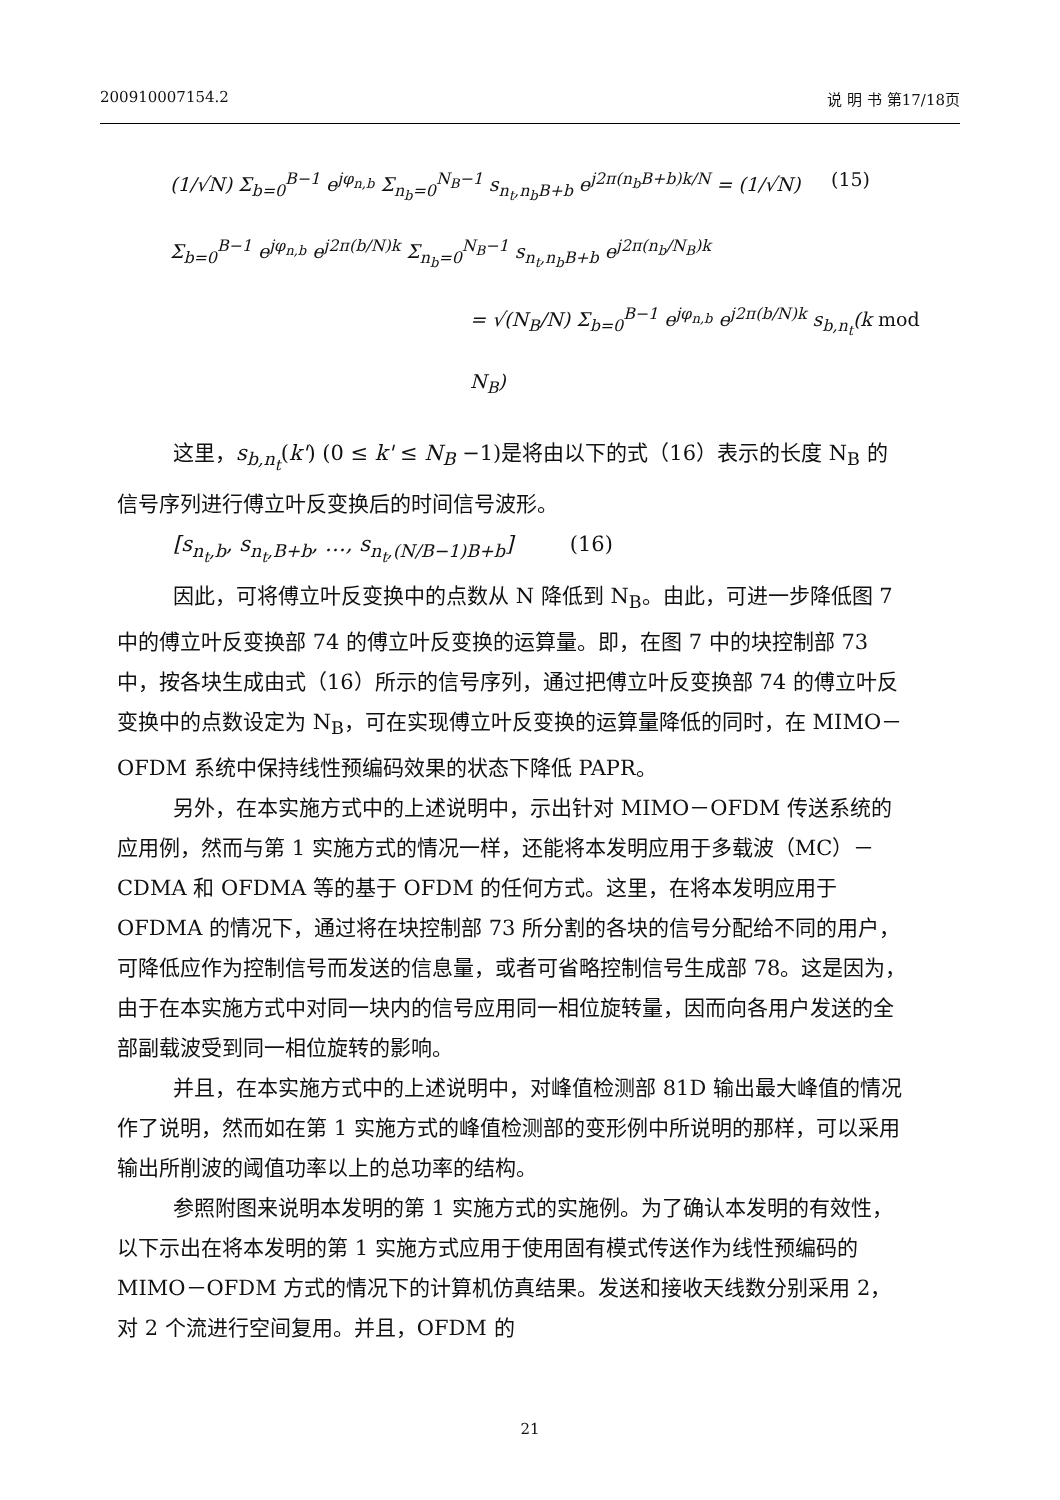200910007154.2 说 明 书 第17/18页
(1/√N) Σ<sub>b=0</sub><sup>B−1</sup> e<sup>jφ<sub>n,b</sub></sup> Σ<sub>n<sub>b</sub>=0</sub><sup>N<sub>B</sub>−1</sup> s<sub>n<sub>t</sub>,n<sub>b</sub>B+b</sub> e<sup>j2π(n<sub>b</sub>B+b)k/N</sup> = (1/√N) Σ<sub>b=0</sub><sup>B−1</sup> e<sup>jφ<sub>n,b</sub></sup> e<sup>j2π(b/N)k</sup> Σ<sub>n<sub>b</sub>=0</sub><sup>N<sub>B</sub>−1</sup> s<sub>n<sub>t</sub>,n<sub>b</sub>B+b</sub> e<sup>j2π(n<sub>b</sub>/N<sub>B</sub>)k</sup> (15)
= √(N<sub>B</sub>/N) Σ<sub>b=0</sub><sup>B−1</sup> e<sup>jφ<sub>n,b</sub></sup> e<sup>j2π(b/N)k</sup> s<sub>b,n<sub>t</sub></sub>(k mod N<sub>B</sub>)
这里，s<sub>b,n<sub>t</sub></sub>(k') (0 ≤ k' ≤ N<sub>B</sub> −1)是将由以下的式（16）表示的长度 N<sub>B</sub> 的信号序列进行傅立叶反变换后的时间信号波形。
[s<sub>n<sub>t</sub>,b</sub>, s<sub>n<sub>t</sub>,B+b</sub>, …, s<sub>n<sub>t</sub>,(N/B−1)B+b</sub>] (16)
因此，可将傅立叶反变换中的点数从 N 降低到 N<sub>B</sub>。由此，可进一步降低图 7 中的傅立叶反变换部 74 的傅立叶反变换的运算量。即，在图 7 中的块控制部 73 中，按各块生成由式（16）所示的信号序列，通过把傅立叶反变换部 74 的傅立叶反变换中的点数设定为 N<sub>B</sub>，可在实现傅立叶反变换的运算量降低的同时，在 MIMO－OFDM 系统中保持线性预编码效果的状态下降低 PAPR。
另外，在本实施方式中的上述说明中，示出针对 MIMO－OFDM 传送系统的应用例，然而与第 1 实施方式的情况一样，还能将本发明应用于多载波（MC）－CDMA 和 OFDMA 等的基于 OFDM 的任何方式。这里，在将本发明应用于 OFDMA 的情况下，通过将在块控制部 73 所分割的各块的信号分配给不同的用户，可降低应作为控制信号而发送的信息量，或者可省略控制信号生成部 78。这是因为，由于在本实施方式中对同一块内的信号应用同一相位旋转量，因而向各用户发送的全部副载波受到同一相位旋转的影响。
并且，在本实施方式中的上述说明中，对峰值检测部 81D 输出最大峰值的情况作了说明，然而如在第 1 实施方式的峰值检测部的变形例中所说明的那样，可以采用输出所削波的阈值功率以上的总功率的结构。
参照附图来说明本发明的第 1 实施方式的实施例。为了确认本发明的有效性，以下示出在将本发明的第 1 实施方式应用于使用固有模式传送作为线性预编码的 MIMO－OFDM 方式的情况下的计算机仿真结果。发送和接收天线数分别采用 2，对 2 个流进行空间复用。并且，OFDM 的
21